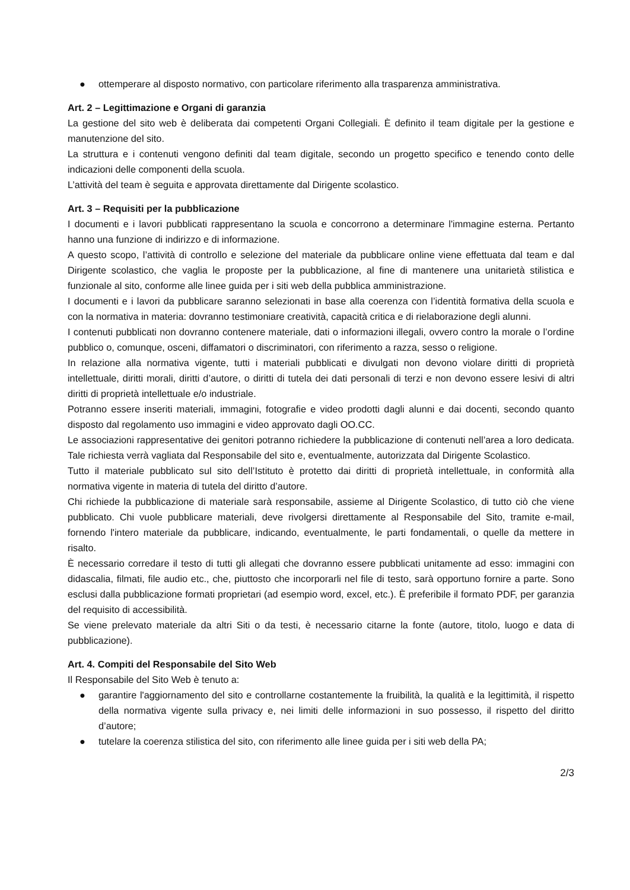● ottemperare al disposto normativo, con particolare riferimento alla trasparenza amministrativa.
Art. 2 – Legittimazione e Organi di garanzia
La gestione del sito web è deliberata dai competenti Organi Collegiali. È definito il team digitale per la gestione e manutenzione del sito.
La struttura e i contenuti vengono definiti dal team digitale, secondo un progetto specifico e tenendo conto delle indicazioni delle componenti della scuola.
L’attività del team è seguita e approvata direttamente dal Dirigente scolastico.
Art. 3 – Requisiti per la pubblicazione
I documenti e i lavori pubblicati rappresentano la scuola e concorrono a determinare l'immagine esterna. Pertanto hanno una funzione di indirizzo e di informazione.
A questo scopo, l’attività di controllo e selezione del materiale da pubblicare online viene effettuata dal team e dal Dirigente scolastico, che vaglia le proposte per la pubblicazione, al fine di mantenere una unitarietà stilistica e funzionale al sito, conforme alle linee guida per i siti web della pubblica amministrazione.
I documenti e i lavori da pubblicare saranno selezionati in base alla coerenza con l’identità formativa della scuola e con la normativa in materia: dovranno testimoniare creatività, capacità critica e di rielaborazione degli alunni.
I contenuti pubblicati non dovranno contenere materiale, dati o informazioni illegali, ovvero contro la morale o l’ordine pubblico o, comunque, osceni, diffamatori o discriminatori, con riferimento a razza, sesso o religione.
In relazione alla normativa vigente, tutti i materiali pubblicati e divulgati non devono violare diritti di proprietà intellettuale, diritti morali, diritti d’autore, o diritti di tutela dei dati personali di terzi e non devono essere lesivi di altri diritti di proprietà intellettuale e/o industriale.
Potranno essere inseriti materiali, immagini, fotografie e video prodotti dagli alunni e dai docenti, secondo quanto disposto dal regolamento uso immagini e video approvato dagli OO.CC.
Le associazioni rappresentative dei genitori potranno richiedere la pubblicazione di contenuti nell’area a loro dedicata. Tale richiesta verrà vagliata dal Responsabile del sito e, eventualmente, autorizzata dal Dirigente Scolastico.
Tutto il materiale pubblicato sul sito dell’Istituto è protetto dai diritti di proprietà intellettuale, in conformità alla normativa vigente in materia di tutela del diritto d’autore.
Chi richiede la pubblicazione di materiale sarà responsabile, assieme al Dirigente Scolastico, di tutto ciò che viene pubblicato. Chi vuole pubblicare materiali, deve rivolgersi direttamente al Responsabile del Sito, tramite e-mail, fornendo l'intero materiale da pubblicare, indicando, eventualmente, le parti fondamentali, o quelle da mettere in risalto.
È necessario corredare il testo di tutti gli allegati che dovranno essere pubblicati unitamente ad esso: immagini con didascalia, filmati, file audio etc., che, piuttosto che incorporarli nel file di testo, sarà opportuno fornire a parte. Sono esclusi dalla pubblicazione formati proprietari (ad esempio word, excel, etc.). È preferibile il formato PDF, per garanzia del requisito di accessibilità.
Se viene prelevato materiale da altri Siti o da testi, è necessario citarne la fonte (autore, titolo, luogo e data di pubblicazione).
Art. 4. Compiti del Responsabile del Sito Web
Il Responsabile del Sito Web è tenuto a:
● garantire l'aggiornamento del sito e controllarne costantemente la fruibilità, la qualità e la legittimità, il rispetto della normativa vigente sulla privacy e, nei limiti delle informazioni in suo possesso, il rispetto del diritto d’autore;
● tutelare la coerenza stilistica del sito, con riferimento alle linee guida per i siti web della PA;
2/3